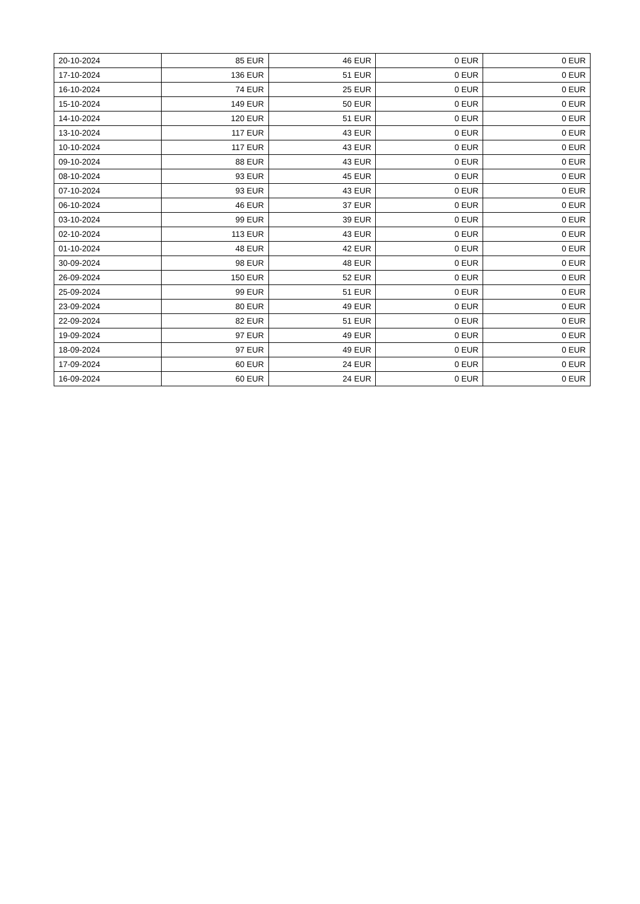| 20-10-2024 | 85 EUR | 46 EUR | 0 EUR | 0 EUR |
| 17-10-2024 | 136 EUR | 51 EUR | 0 EUR | 0 EUR |
| 16-10-2024 | 74 EUR | 25 EUR | 0 EUR | 0 EUR |
| 15-10-2024 | 149 EUR | 50 EUR | 0 EUR | 0 EUR |
| 14-10-2024 | 120 EUR | 51 EUR | 0 EUR | 0 EUR |
| 13-10-2024 | 117 EUR | 43 EUR | 0 EUR | 0 EUR |
| 10-10-2024 | 117 EUR | 43 EUR | 0 EUR | 0 EUR |
| 09-10-2024 | 88 EUR | 43 EUR | 0 EUR | 0 EUR |
| 08-10-2024 | 93 EUR | 45 EUR | 0 EUR | 0 EUR |
| 07-10-2024 | 93 EUR | 43 EUR | 0 EUR | 0 EUR |
| 06-10-2024 | 46 EUR | 37 EUR | 0 EUR | 0 EUR |
| 03-10-2024 | 99 EUR | 39 EUR | 0 EUR | 0 EUR |
| 02-10-2024 | 113 EUR | 43 EUR | 0 EUR | 0 EUR |
| 01-10-2024 | 48 EUR | 42 EUR | 0 EUR | 0 EUR |
| 30-09-2024 | 98 EUR | 48 EUR | 0 EUR | 0 EUR |
| 26-09-2024 | 150 EUR | 52 EUR | 0 EUR | 0 EUR |
| 25-09-2024 | 99 EUR | 51 EUR | 0 EUR | 0 EUR |
| 23-09-2024 | 80 EUR | 49 EUR | 0 EUR | 0 EUR |
| 22-09-2024 | 82 EUR | 51 EUR | 0 EUR | 0 EUR |
| 19-09-2024 | 97 EUR | 49 EUR | 0 EUR | 0 EUR |
| 18-09-2024 | 97 EUR | 49 EUR | 0 EUR | 0 EUR |
| 17-09-2024 | 60 EUR | 24 EUR | 0 EUR | 0 EUR |
| 16-09-2024 | 60 EUR | 24 EUR | 0 EUR | 0 EUR |